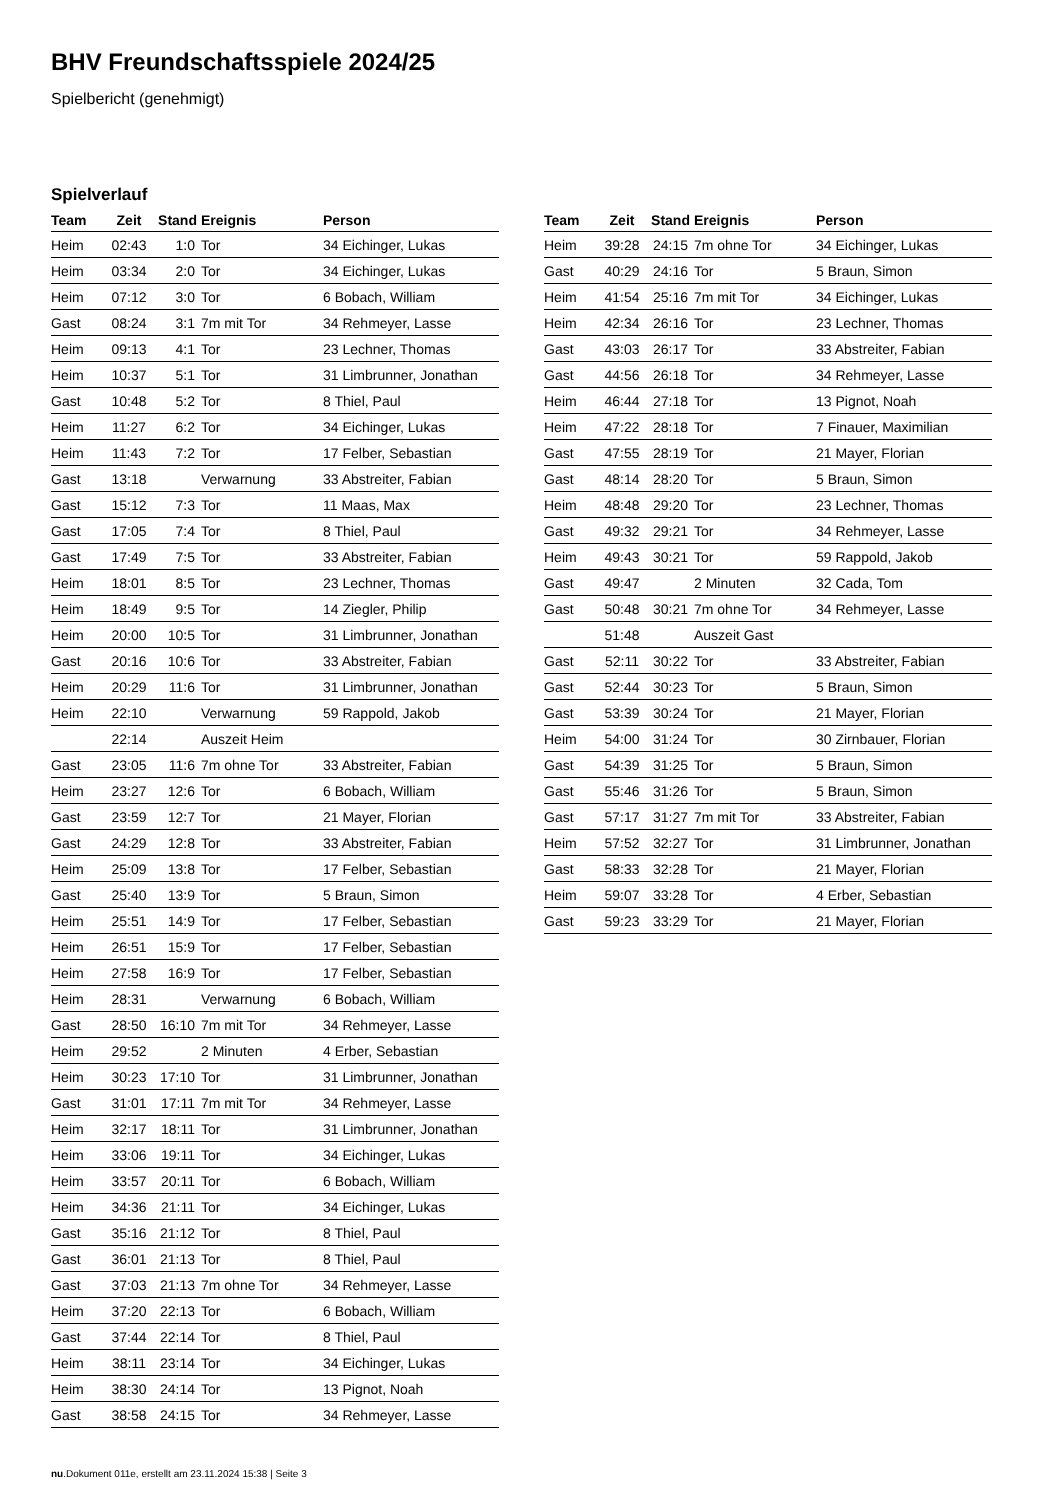BHV Freundschaftsspiele 2024/25
Spielbericht (genehmigt)
Spielverlauf
| Team | Zeit | Stand | Ereignis | Person |
| --- | --- | --- | --- | --- |
| Heim | 02:43 | 1:0 | Tor | 34 Eichinger, Lukas |
| Heim | 03:34 | 2:0 | Tor | 34 Eichinger, Lukas |
| Heim | 07:12 | 3:0 | Tor | 6 Bobach, William |
| Gast | 08:24 | 3:1 | 7m mit Tor | 34 Rehmeyer, Lasse |
| Heim | 09:13 | 4:1 | Tor | 23 Lechner, Thomas |
| Heim | 10:37 | 5:1 | Tor | 31 Limbrunner, Jonathan |
| Gast | 10:48 | 5:2 | Tor | 8 Thiel, Paul |
| Heim | 11:27 | 6:2 | Tor | 34 Eichinger, Lukas |
| Heim | 11:43 | 7:2 | Tor | 17 Felber, Sebastian |
| Gast | 13:18 | | Verwarnung | 33 Abstreiter, Fabian |
| Gast | 15:12 | 7:3 | Tor | 11 Maas, Max |
| Gast | 17:05 | 7:4 | Tor | 8 Thiel, Paul |
| Gast | 17:49 | 7:5 | Tor | 33 Abstreiter, Fabian |
| Heim | 18:01 | 8:5 | Tor | 23 Lechner, Thomas |
| Heim | 18:49 | 9:5 | Tor | 14 Ziegler, Philip |
| Heim | 20:00 | 10:5 | Tor | 31 Limbrunner, Jonathan |
| Gast | 20:16 | 10:6 | Tor | 33 Abstreiter, Fabian |
| Heim | 20:29 | 11:6 | Tor | 31 Limbrunner, Jonathan |
| Heim | 22:10 | | Verwarnung | 59 Rappold, Jakob |
| | 22:14 | | Auszeit Heim | |
| Gast | 23:05 | 11:6 | 7m ohne Tor | 33 Abstreiter, Fabian |
| Heim | 23:27 | 12:6 | Tor | 6 Bobach, William |
| Gast | 23:59 | 12:7 | Tor | 21 Mayer, Florian |
| Gast | 24:29 | 12:8 | Tor | 33 Abstreiter, Fabian |
| Heim | 25:09 | 13:8 | Tor | 17 Felber, Sebastian |
| Gast | 25:40 | 13:9 | Tor | 5 Braun, Simon |
| Heim | 25:51 | 14:9 | Tor | 17 Felber, Sebastian |
| Heim | 26:51 | 15:9 | Tor | 17 Felber, Sebastian |
| Heim | 27:58 | 16:9 | Tor | 17 Felber, Sebastian |
| Heim | 28:31 | | Verwarnung | 6 Bobach, William |
| Gast | 28:50 | 16:10 | 7m mit Tor | 34 Rehmeyer, Lasse |
| Heim | 29:52 | | 2 Minuten | 4 Erber, Sebastian |
| Heim | 30:23 | 17:10 | Tor | 31 Limbrunner, Jonathan |
| Gast | 31:01 | 17:11 | 7m mit Tor | 34 Rehmeyer, Lasse |
| Heim | 32:17 | 18:11 | Tor | 31 Limbrunner, Jonathan |
| Heim | 33:06 | 19:11 | Tor | 34 Eichinger, Lukas |
| Heim | 33:57 | 20:11 | Tor | 6 Bobach, William |
| Heim | 34:36 | 21:11 | Tor | 34 Eichinger, Lukas |
| Gast | 35:16 | 21:12 | Tor | 8 Thiel, Paul |
| Gast | 36:01 | 21:13 | Tor | 8 Thiel, Paul |
| Gast | 37:03 | 21:13 | 7m ohne Tor | 34 Rehmeyer, Lasse |
| Heim | 37:20 | 22:13 | Tor | 6 Bobach, William |
| Gast | 37:44 | 22:14 | Tor | 8 Thiel, Paul |
| Heim | 38:11 | 23:14 | Tor | 34 Eichinger, Lukas |
| Heim | 38:30 | 24:14 | Tor | 13 Pignot, Noah |
| Gast | 38:58 | 24:15 | Tor | 34 Rehmeyer, Lasse |
| Team | Zeit | Stand | Ereignis | Person |
| --- | --- | --- | --- | --- |
| Heim | 39:28 | 24:15 | 7m ohne Tor | 34 Eichinger, Lukas |
| Gast | 40:29 | 24:16 | Tor | 5 Braun, Simon |
| Heim | 41:54 | 25:16 | 7m mit Tor | 34 Eichinger, Lukas |
| Heim | 42:34 | 26:16 | Tor | 23 Lechner, Thomas |
| Gast | 43:03 | 26:17 | Tor | 33 Abstreiter, Fabian |
| Gast | 44:56 | 26:18 | Tor | 34 Rehmeyer, Lasse |
| Heim | 46:44 | 27:18 | Tor | 13 Pignot, Noah |
| Heim | 47:22 | 28:18 | Tor | 7 Finauer, Maximilian |
| Gast | 47:55 | 28:19 | Tor | 21 Mayer, Florian |
| Gast | 48:14 | 28:20 | Tor | 5 Braun, Simon |
| Heim | 48:48 | 29:20 | Tor | 23 Lechner, Thomas |
| Gast | 49:32 | 29:21 | Tor | 34 Rehmeyer, Lasse |
| Heim | 49:43 | 30:21 | Tor | 59 Rappold, Jakob |
| Gast | 49:47 | | 2 Minuten | 32 Cada, Tom |
| Gast | 50:48 | 30:21 | 7m ohne Tor | 34 Rehmeyer, Lasse |
| | 51:48 | | Auszeit Gast | |
| Gast | 52:11 | 30:22 | Tor | 33 Abstreiter, Fabian |
| Gast | 52:44 | 30:23 | Tor | 5 Braun, Simon |
| Gast | 53:39 | 30:24 | Tor | 21 Mayer, Florian |
| Heim | 54:00 | 31:24 | Tor | 30 Zirnbauer, Florian |
| Gast | 54:39 | 31:25 | Tor | 5 Braun, Simon |
| Gast | 55:46 | 31:26 | Tor | 5 Braun, Simon |
| Gast | 57:17 | 31:27 | 7m mit Tor | 33 Abstreiter, Fabian |
| Heim | 57:52 | 32:27 | Tor | 31 Limbrunner, Jonathan |
| Gast | 58:33 | 32:28 | Tor | 21 Mayer, Florian |
| Heim | 59:07 | 33:28 | Tor | 4 Erber, Sebastian |
| Gast | 59:23 | 33:29 | Tor | 21 Mayer, Florian |
nu.Dokument 011e, erstellt am 23.11.2024 15:38 | Seite 3